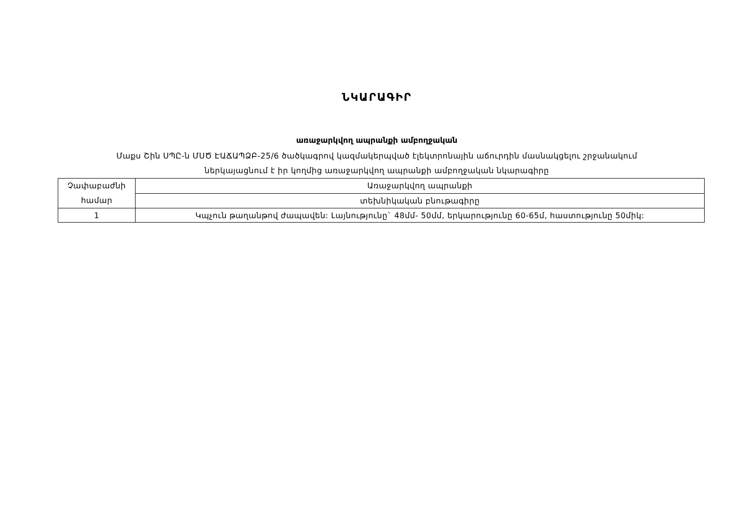ՆԿԱՐԱԳԻՐ
առաջարկվող ապրանքի ամբողջական
Մաքս Շին ՍՊԸ-ն ՄՍԾ ԷԱՃԱՊՁԲ-25/6 ծածկագրով կազմակերպված էլեկտրոնային աճուրդին մասնակցելու շրջանակում
ներկայացնում է իր կողմից առաջարկվող ապրանքի ամբողջական նկարագիրը
| Չափաբաժնի համար | Առաջարկվող ապրանքի |
| | տեխնիկական բնութագիրը |
| 1 | Կպչուն թաղանթով ժապավեն: Լայնությունը` 48մմ- 50մմ, երկարությունը 60-65մ, հաստությունը 50միկ: |